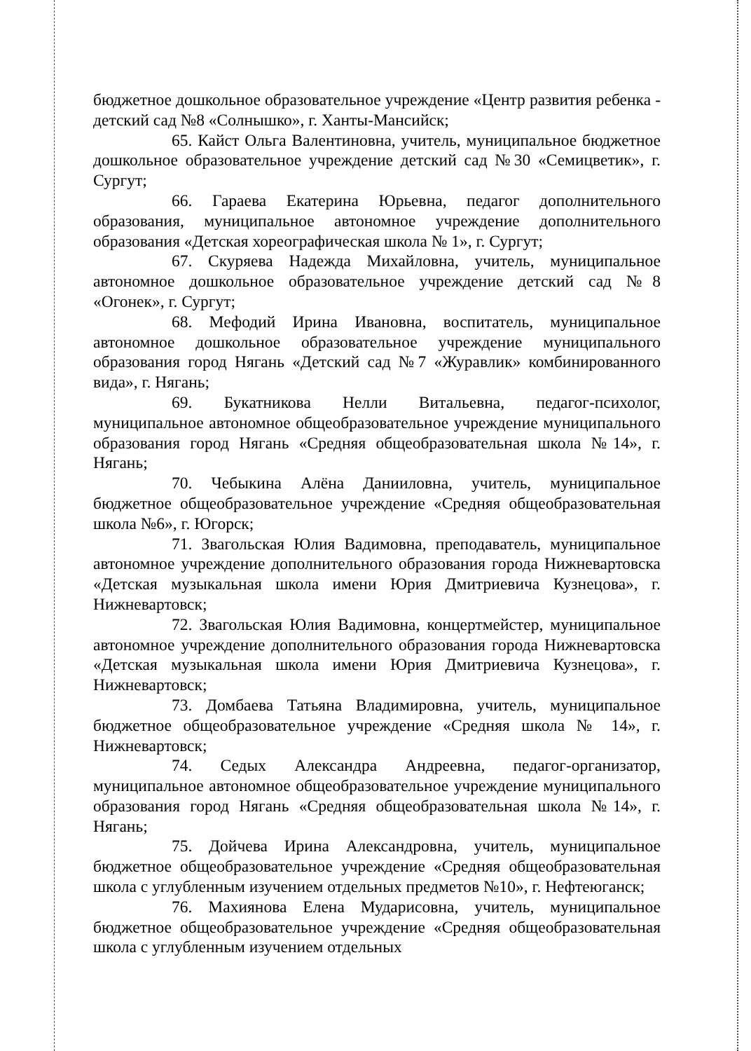бюджетное дошкольное образовательное учреждение «Центр развития ребенка - детский сад №8 «Солнышко», г. Ханты-Мансийск;
65. Кайст Ольга Валентиновна, учитель, муниципальное бюджетное дошкольное образовательное учреждение детский сад №30 «Семицветик», г. Сургут;
66. Гараева Екатерина Юрьевна, педагог дополнительного образования, муниципальное автономное учреждение дополнительного образования «Детская хореографическая школа № 1», г. Сургут;
67. Скуряева Надежда Михайловна, учитель, муниципальное автономное дошкольное образовательное учреждение детский сад №8 «Огонек», г. Сургут;
68. Мефодий Ирина Ивановна, воспитатель, муниципальное автономное дошкольное образовательное учреждение муниципального образования город Нягань «Детский сад №7 «Журавлик» комбинированного вида», г. Нягань;
69. Букатникова Нелли Витальевна, педагог-психолог, муниципальное автономное общеобразовательное учреждение муниципального образования город Нягань «Средняя общеобразовательная школа №14», г. Нягань;
70. Чебыкина Алёна Данииловна, учитель, муниципальное бюджетное общеобразовательное учреждение «Средняя общеобразовательная школа №6», г. Югорск;
71. Звагольская Юлия Вадимовна, преподаватель, муниципальное автономное учреждение дополнительного образования города Нижневартовска «Детская музыкальная школа имени Юрия Дмитриевича Кузнецова», г. Нижневартовск;
72. Звагольская Юлия Вадимовна, концертмейстер, муниципальное автономное учреждение дополнительного образования города Нижневартовска «Детская музыкальная школа имени Юрия Дмитриевича Кузнецова», г. Нижневартовск;
73. Домбаева Татьяна Владимировна, учитель, муниципальное бюджетное общеобразовательное учреждение «Средняя школа № 14», г. Нижневартовск;
74. Седых Александра Андреевна, педагог-организатор, муниципальное автономное общеобразовательное учреждение муниципального образования город Нягань «Средняя общеобразовательная школа №14», г. Нягань;
75. Дойчева Ирина Александровна, учитель, муниципальное бюджетное общеобразовательное учреждение «Средняя общеобразовательная школа с углубленным изучением отдельных предметов №10», г. Нефтеюганск;
76. Махиянова Елена Мударисовна, учитель, муниципальное бюджетное общеобразовательное учреждение «Средняя общеобразовательная школа с углубленным изучением отдельных